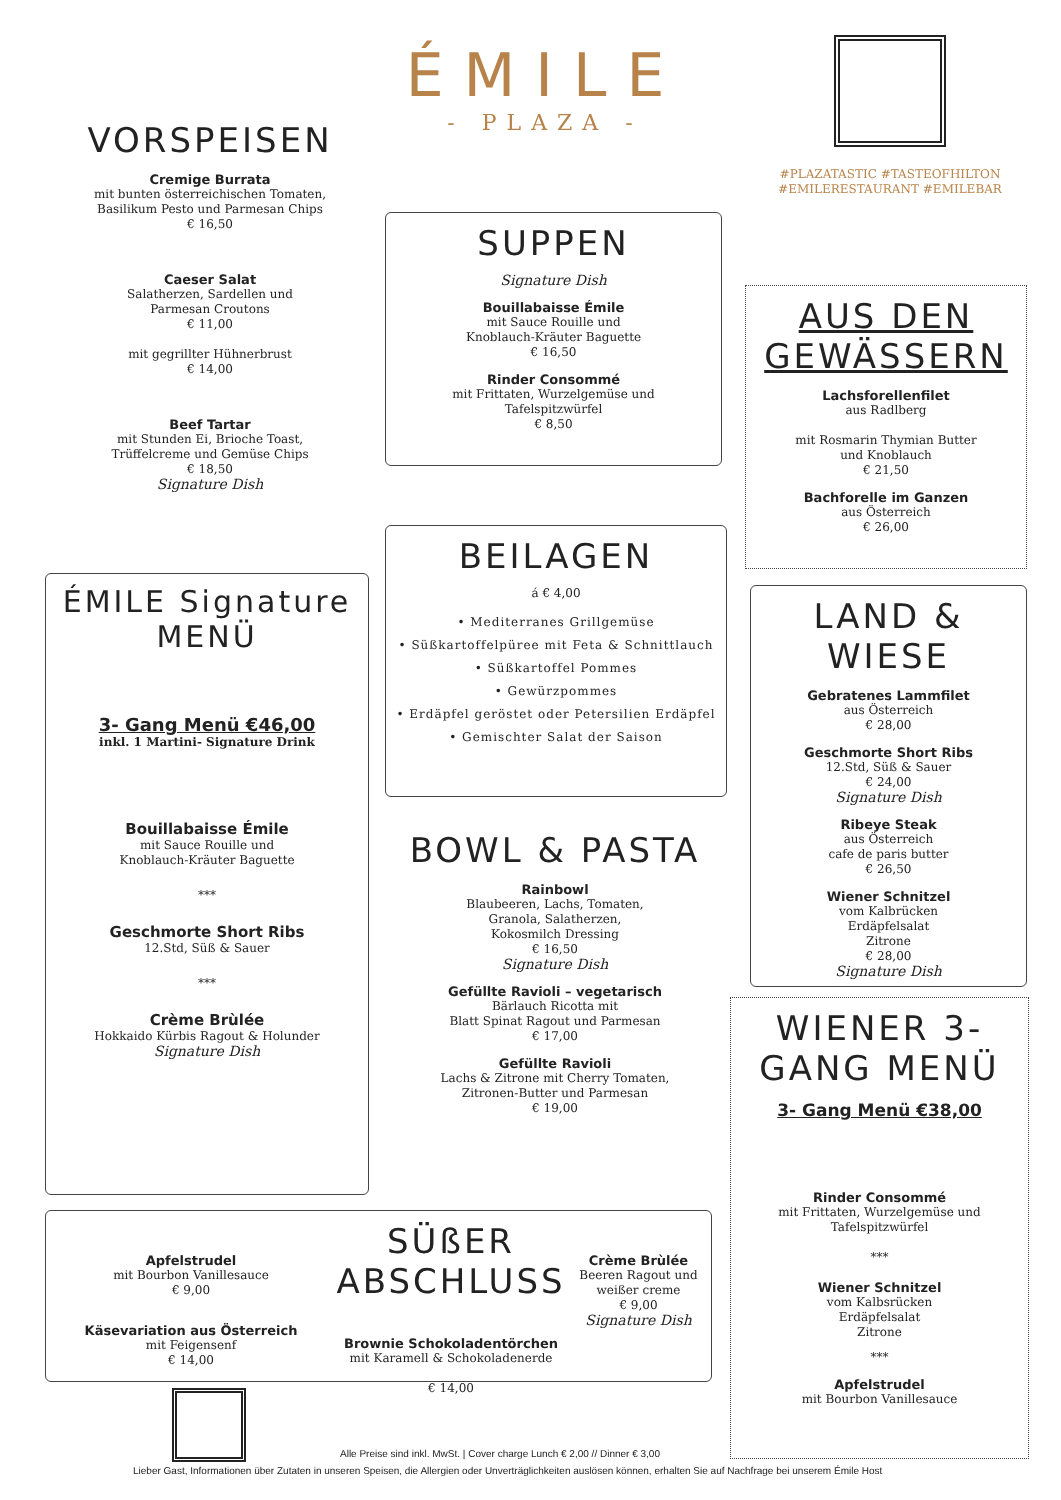ÉMILE
- PLAZA -
#PLAZATASTIC #TASTEOFHILTON
#EMILERESTAURANT #EMILEBAR
VORSPEISEN
Cremige Burrata
mit bunten österreichischen Tomaten,
Basilikum Pesto und Parmesan Chips
€ 16,50
Caeser Salat
Salatherzen, Sardellen und
Parmesan Croutons
€ 11,00
mit gegrillter Hühnerbrust
€ 14,00
Beef Tartar
mit Stunden Ei, Brioche Toast,
Trüffelcreme und Gemüse Chips
€ 18,50
Signature Dish
ÉMILE Signature MENÜ
3- Gang Menü €46,00
inkl. 1 Martini- Signature Drink
Bouillabaisse Émile
mit Sauce Rouille und
Knoblauch-Kräuter Baguette
***
Geschmorte Short Ribs
12.Std, Süß & Sauer
***
Crème Brùlée
Hokkaido Kürbis Ragout & Holunder
Signature Dish
SUPPEN
Signature Dish
Bouillabaisse Émile
mit Sauce Rouille und
Knoblauch-Kräuter Baguette
€ 16,50
Rinder Consommé
mit Frittaten, Wurzelgemüse und
Tafelspitzwürfel
€ 8,50
BEILAGEN
á € 4,00
• Mediterranes Grillgemüse
• Süßkartoffelpüree mit Feta & Schnittlauch
• Süßkartoffel Pommes
• Gewürzpommes
• Erdäpfel geröstet oder Petersilien Erdäpfel
• Gemischter Salat der Saison
BOWL & PASTA
Rainbowl
Blaubeeren, Lachs, Tomaten,
Granola, Salatherzen,
Kokosmilch Dressing
€ 16,50
Signature Dish
Gefüllte Ravioli – vegetarisch
Bärlauch Ricotta mit
Blatt Spinat Ragout und Parmesan
€ 17,00
Gefüllte Ravioli
Lachs & Zitrone mit Cherry Tomaten,
Zitronen-Butter und Parmesan
€ 19,00
AUS DEN GEWÄSSERN
Lachsforellenfilet
aus Radlberg
mit Rosmarin Thymian Butter
und Knoblauch
€ 21,50
Bachforelle im Ganzen
aus Österreich
€ 26,00
LAND & WIESE
Gebratenes Lammfilet
aus Österreich
€ 28,00
Geschmorte Short Ribs
12.Std, Süß & Sauer
€ 24,00
Signature Dish
Ribeye Steak
aus Österreich
cafe de paris butter
€ 26,50
Wiener Schnitzel
vom Kalbrücken
Erdäpfelsalat
Zitrone
€ 28,00
Signature Dish
WIENER 3-GANG MENÜ
3- Gang Menü €38,00
Rinder Consommé
mit Frittaten, Wurzelgemüse und
Tafelspitzwürfel
***
Wiener Schnitzel
vom Kalbsrücken
Erdäpfelsalat
Zitrone
***
Apfelstrudel
mit Bourbon Vanillesauce
Apfelstrudel
mit Bourbon Vanillesauce
€ 9,00
Käsevariation aus Österreich
mit Feigensenf
€ 14,00
SÜßER ABSCHLUSS
Brownie Schokoladentörchen
mit Karamell & Schokoladenerde
€ 14,00
Crème Brùlée
Beeren Ragout und weißer creme
€ 9,00
Signature Dish
Alle Preise sind inkl. MwSt. | Cover charge Lunch € 2,00 // Dinner € 3,00
Lieber Gast, Informationen über Zutaten in unseren Speisen, die Allergien oder Unverträglichkeiten auslösen können, erhalten Sie auf Nachfrage bei unserem Émile Host